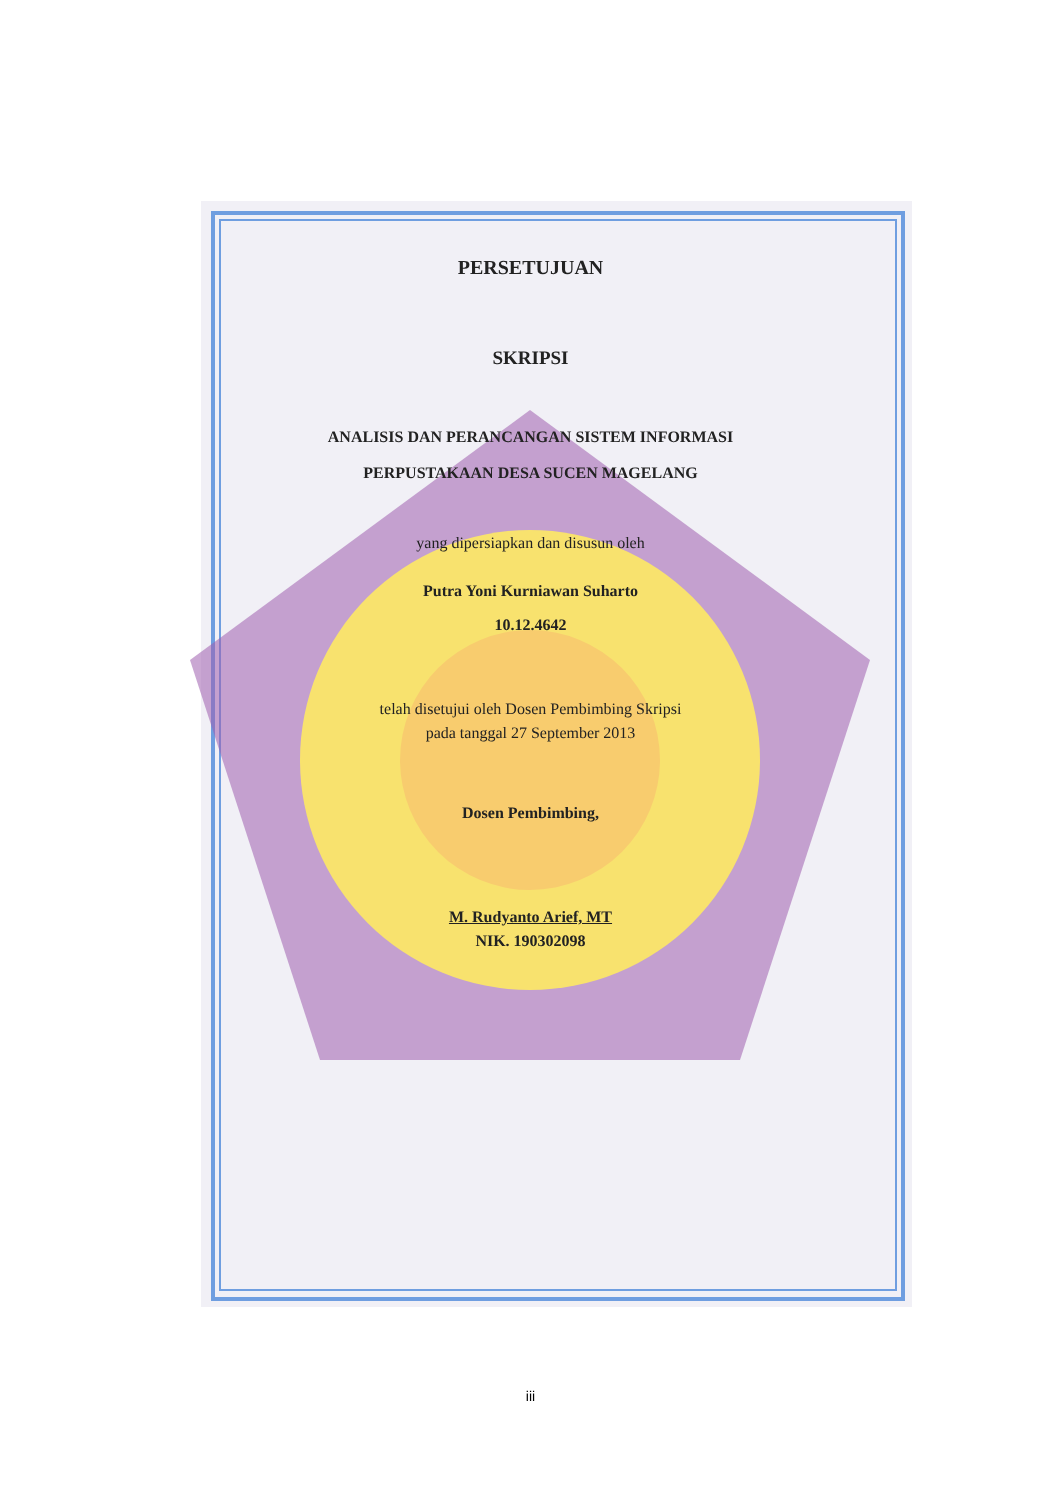PERSETUJUAN
SKRIPSI
ANALISIS DAN PERANCANGAN SISTEM INFORMASI
PERPUSTAKAAN DESA SUCEN MAGELANG
yang dipersiapkan dan disusun oleh
Putra Yoni Kurniawan Suharto
10.12.4642
telah disetujui oleh Dosen Pembimbing Skripsi
pada tanggal 27 September 2013
Dosen Pembimbing,
M. Rudyanto Arief, MT
NIK. 190302098
iii